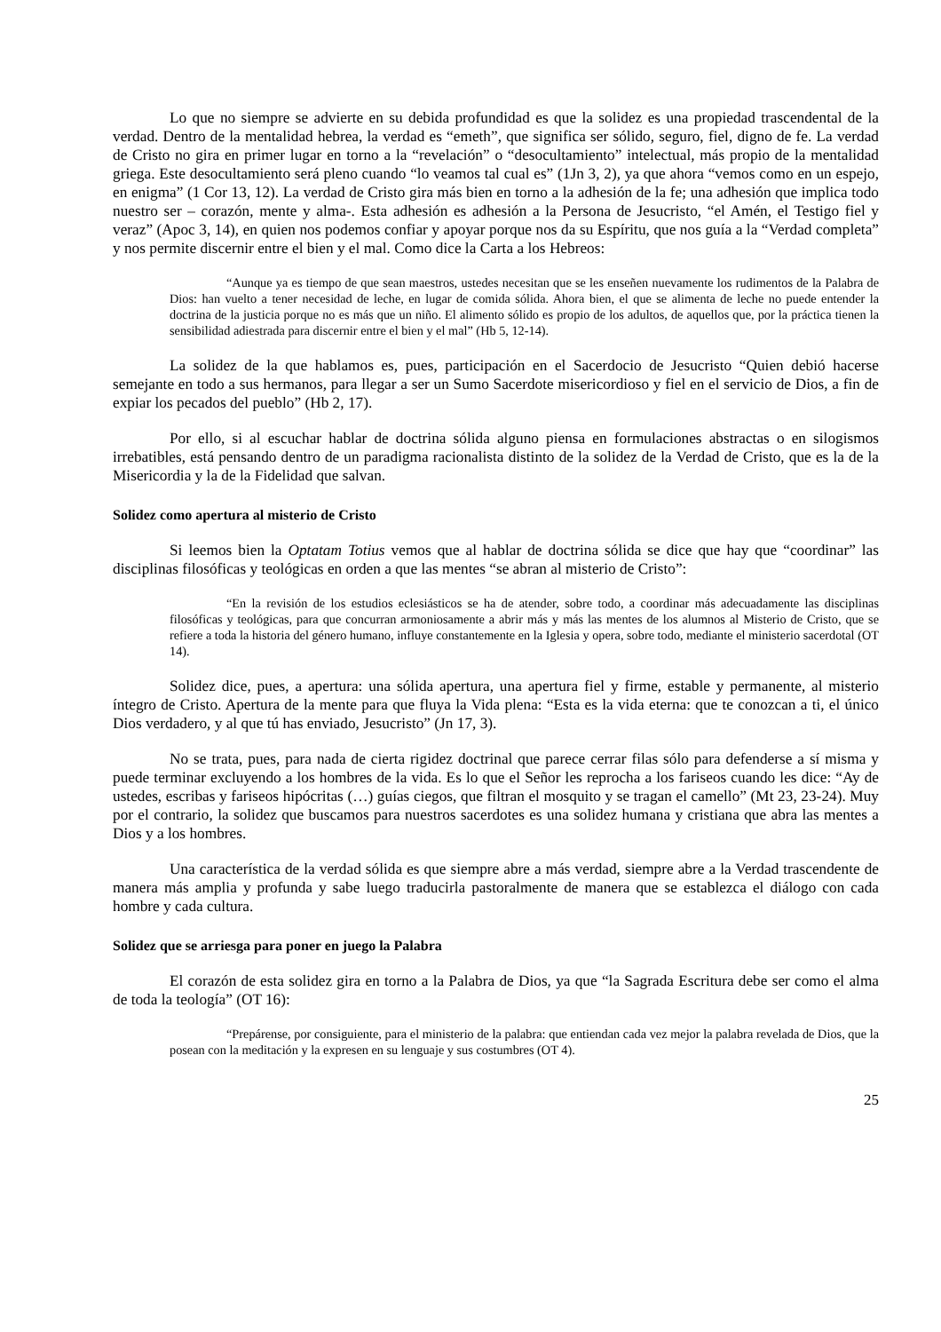Lo que no siempre se advierte en su debida profundidad es que la solidez es una propiedad trascendental de la verdad. Dentro de la mentalidad hebrea, la verdad es “emeth”, que significa ser sólido, seguro, fiel, digno de fe. La verdad de Cristo no gira en primer lugar en torno a la “revelación” o “desocultamiento” intelectual, más propio de la mentalidad griega. Este desocultamiento será pleno cuando “lo veamos tal cual es” (1Jn 3, 2), ya que ahora “vemos como en un espejo, en enigma” (1 Cor 13, 12). La verdad de Cristo gira más bien en torno a la adhesión de la fe; una adhesión que implica todo nuestro ser – corazón, mente y alma-. Esta adhesión es adhesión a la Persona de Jesucristo, “el Amén, el Testigo fiel y veraz” (Apoc 3, 14), en quien nos podemos confiar y apoyar porque nos da su Espíritu, que nos guía a la “Verdad completa” y nos permite discernir entre el bien y el mal. Como dice la Carta a los Hebreos:
“Aunque ya es tiempo de que sean maestros, ustedes necesitan que se les enseñen nuevamente los rudimentos de la Palabra de Dios: han vuelto a tener necesidad de leche, en lugar de comida sólida. Ahora bien, el que se alimenta de leche no puede entender la doctrina de la justicia porque no es más que un niño. El alimento sólido es propio de los adultos, de aquellos que, por la práctica tienen la sensibilidad adiestrada para discernir entre el bien y el mal” (Hb 5, 12-14).
La solidez de la que hablamos es, pues, participación en el Sacerdocio de Jesucristo “Quien debió hacerse semejante en todo a sus hermanos, para llegar a ser un Sumo Sacerdote misericordioso y fiel en el servicio de Dios, a fin de expiar los pecados del pueblo” (Hb 2, 17).
Por ello, si al escuchar hablar de doctrina sólida alguno piensa en formulaciones abstractas o en silogismos irrebatibles, está pensando dentro de un paradigma racionalista distinto de la solidez de la Verdad de Cristo, que es la de la Misericordia y la de la Fidelidad que salvan.
Solidez como apertura al misterio de Cristo
Si leemos bien la Optatam Totius vemos que al hablar de doctrina sólida se dice que hay que “coordinar” las disciplinas filosóficas y teológicas en orden a que las mentes “se abran al misterio de Cristo”:
“En la revisión de los estudios eclesiásticos se ha de atender, sobre todo, a coordinar más adecuadamente las disciplinas filosóficas y teológicas, para que concurran armoniosamente a abrir más y más las mentes de los alumnos al Misterio de Cristo, que se refiere a toda la historia del género humano, influye constantemente en la Iglesia y opera, sobre todo, mediante el ministerio sacerdotal (OT 14).
Solidez dice, pues, a apertura: una sólida apertura, una apertura fiel y firme, estable y permanente, al misterio íntegro de Cristo. Apertura de la mente para que fluya la Vida plena: “Esta es la vida eterna: que te conozcan a ti, el único Dios verdadero, y al que tú has enviado, Jesucristo” (Jn 17, 3).
No se trata, pues, para nada de cierta rigidez doctrinal que parece cerrar filas sólo para defenderse a sí misma y puede terminar excluyendo a los hombres de la vida. Es lo que el Señor les reprocha a los fariseos cuando les dice: “Ay de ustedes, escribas y fariseos hipócritas (…) guías ciegos, que filtran el mosquito y se tragan el camello” (Mt 23, 23-24). Muy por el contrario, la solidez que buscamos para nuestros sacerdotes es una solidez humana y cristiana que abra las mentes a Dios y a los hombres.
Una característica de la verdad sólida es que siempre abre a más verdad, siempre abre a la Verdad trascendente de manera más amplia y profunda y sabe luego traducirla pastoralmente de manera que se establezca el diálogo con cada hombre y cada cultura.
Solidez que se arriesga para poner en juego la Palabra
El corazón de esta solidez gira en torno a la Palabra de Dios, ya que “la Sagrada Escritura debe ser como el alma de toda la teología” (OT 16):
“Prepárense, por consiguiente, para el ministerio de la palabra: que entiendan cada vez mejor la palabra revelada de Dios, que la posean con la meditación y la expresen en su lenguaje y sus costumbres (OT 4).
25